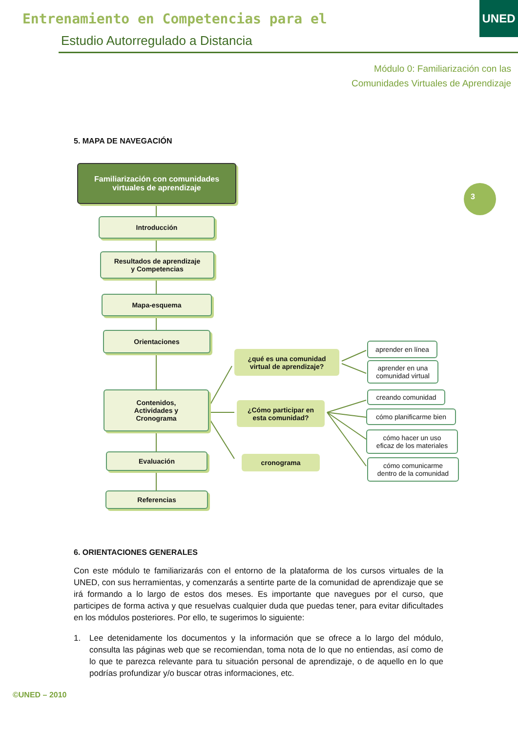Entrenamiento en Competencias para el
Estudio Autorregulado a Distancia
UNED
Módulo 0: Familiarización con las
Comunidades Virtuales de Aprendizaje
5. MAPA DE NAVEGACIÓN
3
Familiarización con comunidades
virtuales de aprendizaje
Introducción
Resultados de aprendizaje
y Competencias
Mapa-esquema
Orientaciones
Contenidos,
Actividades y
Cronograma
Evaluación
Referencias
¿qué es una comunidad
virtual de aprendizaje?
¿Cómo participar en
esta comunidad?
cronograma
aprender en línea
aprender en una
comunidad virtual
creando comunidad
cómo planificarme bien
cómo hacer un uso
eficaz de los materiales
cómo comunicarme
dentro de la comunidad
6. ORIENTACIONES GENERALES
Con este módulo te familiarizarás con el entorno de la plataforma de los cursos virtuales de la UNED, con sus herramientas, y comenzarás a sentirte parte de la comunidad de aprendizaje que se irá formando a lo largo de estos dos meses. Es importante que navegues por el curso, que participes de forma activa y que resuelvas cualquier duda que puedas tener, para evitar dificultades en los módulos posteriores. Por ello, te sugerimos lo siguiente:
1. Lee detenidamente los documentos y la información que se ofrece a lo largo del módulo, consulta las páginas web que se recomiendan, toma nota de lo que no entiendas, así como de lo que te parezca relevante para tu situación personal de aprendizaje, o de aquello en lo que podrías profundizar y/o buscar otras informaciones, etc.
©UNED – 2010